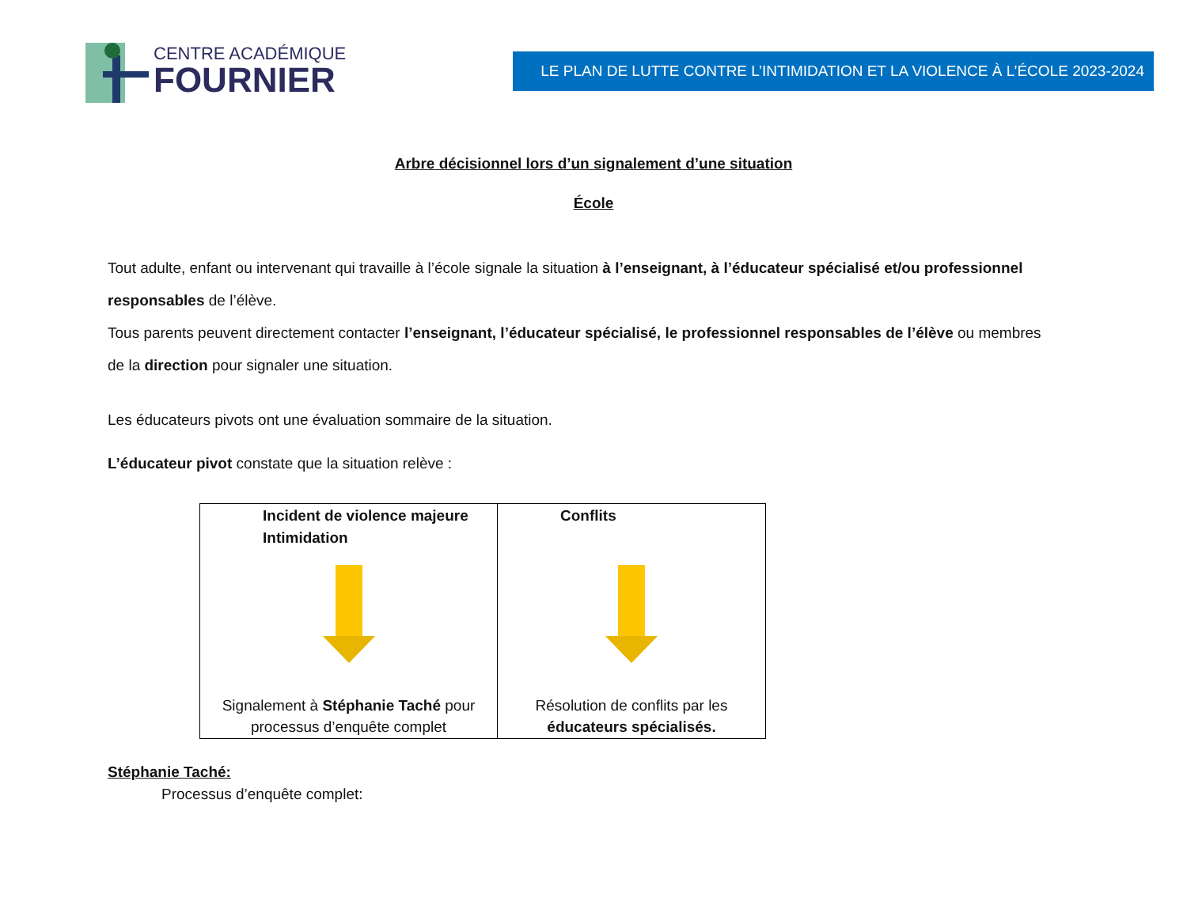CENTRE ACADÉMIQUE
FOURNIER
LE PLAN DE LUTTE CONTRE L’INTIMIDATION ET LA VIOLENCE À L’ÉCOLE 2023-2024
Arbre décisionnel lors d’un signalement d’une situation
École
Tout adulte, enfant ou intervenant qui travaille à l’école signale la situation à l’enseignant, à l’éducateur spécialisé et/ou professionnel responsables de l’élève.
Tous parents peuvent directement contacter l’enseignant, l’éducateur spécialisé, le professionnel responsables de l’élève ou membres de la direction pour signaler une situation.
Les éducateurs pivots ont une évaluation sommaire de la situation.
L’éducateur pivot constate que la situation relève :
| Incident de violence majeure Intimidation Signalement à Stéphanie Taché pour processus d’enquête complet | Conflits Résolution de conflits par les éducateurs spécialisés. |
Stéphanie Taché:
Processus d’enquête complet: